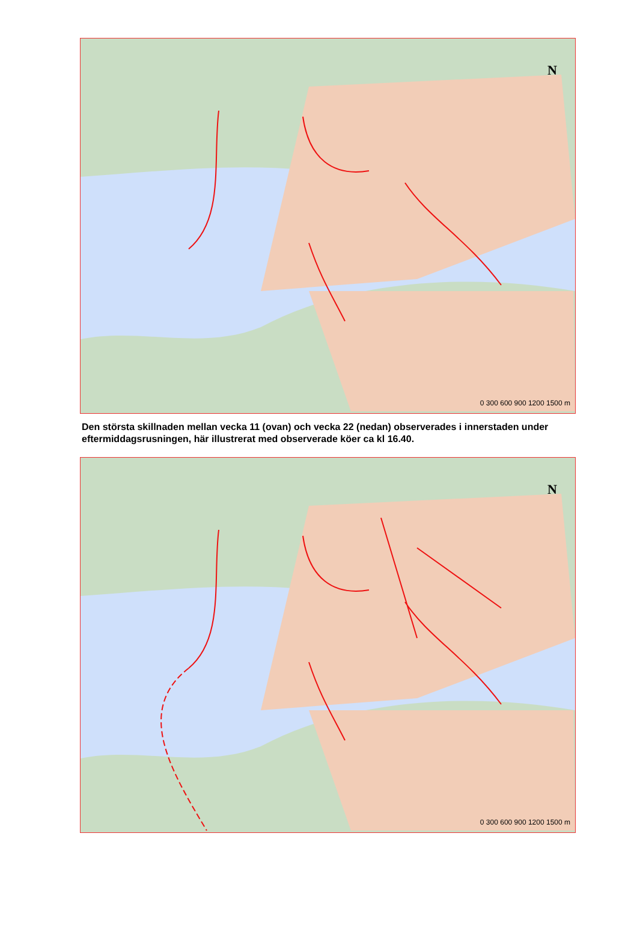N
0 300 600 900 1200 1500 m
Den största skillnaden mellan vecka 11 (ovan) och vecka 22 (nedan) observerades i innerstaden under eftermiddagsrusningen, här illustrerat med observerade köer ca kl 16.40.
N
0 300 600 900 1200 1500 m